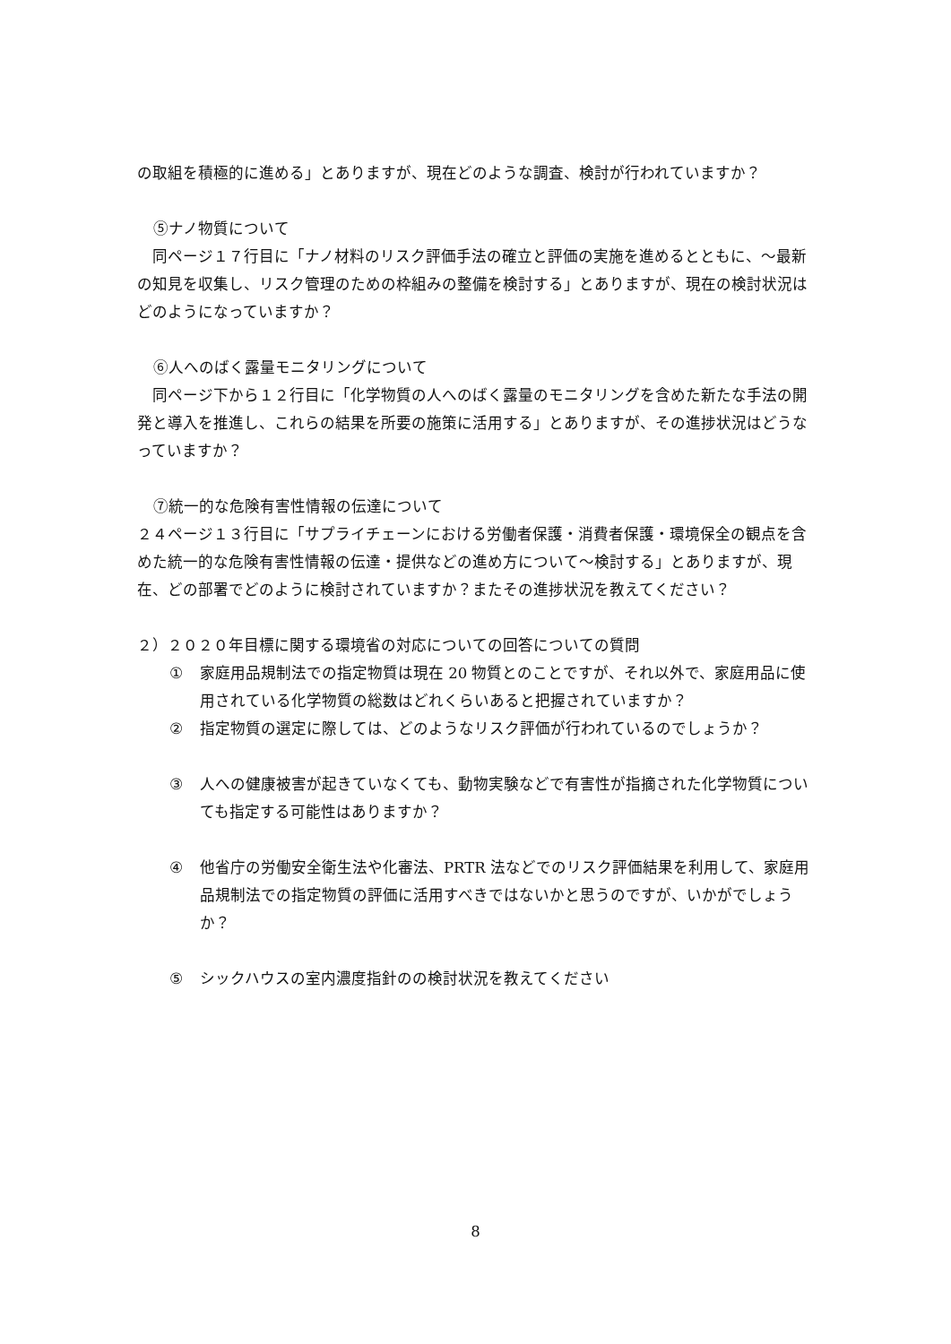の取組を積極的に進める」とありますが、現在どのような調査、検討が行われていますか？
⑤ナノ物質について
　同ページ１７行目に「ナノ材料のリスク評価手法の確立と評価の実施を進めるとともに、～最新の知見を収集し、リスク管理のための枠組みの整備を検討する」とありますが、現在の検討状況はどのようになっていますか？
⑥人へのばく露量モニタリングについて
　同ページ下から１２行目に「化学物質の人へのばく露量のモニタリングを含めた新たな手法の開発と導入を推進し、これらの結果を所要の施策に活用する」とありますが、その進捗状況はどうなっていますか？
⑦統一的な危険有害性情報の伝達について
２４ページ１３行目に「サプライチェーンにおける労働者保護・消費者保護・環境保全の観点を含めた統一的な危険有害性情報の伝達・提供などの進め方について～検討する」とありますが、現在、どの部署でどのように検討されていますか？またその進捗状況を教えてください？
２）２０２０年目標に関する環境省の対応についての回答についての質問
① 家庭用品規制法での指定物質は現在 20 物質とのことですが、それ以外で、家庭用品に使用されている化学物質の総数はどれくらいあると把握されていますか？
② 指定物質の選定に際しては、どのようなリスク評価が行われているのでしょうか？
③ 人への健康被害が起きていなくても、動物実験などで有害性が指摘された化学物質についても指定する可能性はありますか？
④ 他省庁の労働安全衛生法や化審法、PRTR 法などでのリスク評価結果を利用して、家庭用品規制法での指定物質の評価に活用すべきではないかと思うのですが、いかがでしょうか？
⑤ シックハウスの室内濃度指針のの検討状況を教えてください
8